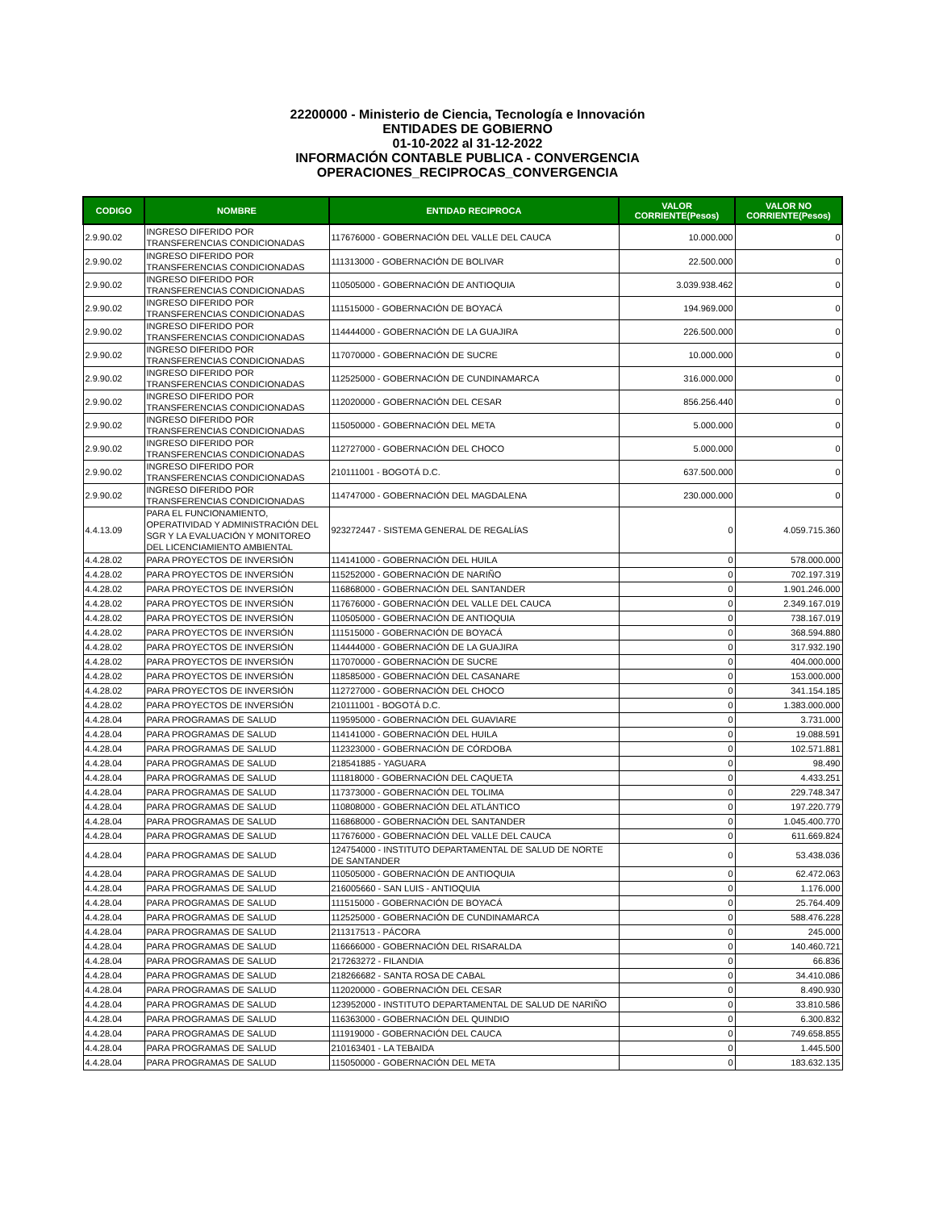22200000 - Ministerio de Ciencia, Tecnología e Innovación
ENTIDADES DE GOBIERNO
01-10-2022 al 31-12-2022
INFORMACIÓN CONTABLE PUBLICA - CONVERGENCIA
OPERACIONES_RECIPROCAS_CONVERGENCIA
| CODIGO | NOMBRE | ENTIDAD RECIPROCA | VALOR CORRIENTE(Pesos) | VALOR NO CORRIENTE(Pesos) |
| --- | --- | --- | --- | --- |
| 2.9.90.02 | INGRESO DIFERIDO POR TRANSFERENCIAS CONDICIONADAS | 117676000 - GOBERNACIÓN DEL VALLE DEL CAUCA | 10.000.000 | 0 |
| 2.9.90.02 | INGRESO DIFERIDO POR TRANSFERENCIAS CONDICIONADAS | 111313000 - GOBERNACIÓN DE BOLIVAR | 22.500.000 | 0 |
| 2.9.90.02 | INGRESO DIFERIDO POR TRANSFERENCIAS CONDICIONADAS | 110505000 - GOBERNACIÓN DE ANTIOQUIA | 3.039.938.462 | 0 |
| 2.9.90.02 | INGRESO DIFERIDO POR TRANSFERENCIAS CONDICIONADAS | 111515000 - GOBERNACIÓN DE BOYACÁ | 194.969.000 | 0 |
| 2.9.90.02 | INGRESO DIFERIDO POR TRANSFERENCIAS CONDICIONADAS | 114444000 - GOBERNACIÓN DE LA GUAJIRA | 226.500.000 | 0 |
| 2.9.90.02 | INGRESO DIFERIDO POR TRANSFERENCIAS CONDICIONADAS | 117070000 - GOBERNACIÓN DE SUCRE | 10.000.000 | 0 |
| 2.9.90.02 | INGRESO DIFERIDO POR TRANSFERENCIAS CONDICIONADAS | 112525000 - GOBERNACIÓN DE CUNDINAMARCA | 316.000.000 | 0 |
| 2.9.90.02 | INGRESO DIFERIDO POR TRANSFERENCIAS CONDICIONADAS | 112020000 - GOBERNACIÓN DEL CESAR | 856.256.440 | 0 |
| 2.9.90.02 | INGRESO DIFERIDO POR TRANSFERENCIAS CONDICIONADAS | 115050000 - GOBERNACIÓN DEL META | 5.000.000 | 0 |
| 2.9.90.02 | INGRESO DIFERIDO POR TRANSFERENCIAS CONDICIONADAS | 112727000 - GOBERNACIÓN DEL CHOCO | 5.000.000 | 0 |
| 2.9.90.02 | INGRESO DIFERIDO POR TRANSFERENCIAS CONDICIONADAS | 210111001 - BOGOTÁ D.C. | 637.500.000 | 0 |
| 2.9.90.02 | INGRESO DIFERIDO POR TRANSFERENCIAS CONDICIONADAS | 114747000 - GOBERNACIÓN DEL MAGDALENA | 230.000.000 | 0 |
| 4.4.13.09 | PARA EL FUNCIONAMIENTO, OPERATIVIDAD Y ADMINISTRACIÓN DEL SGR Y LA EVALUACIÓN Y MONITOREO DEL LICENCIAMIENTO AMBIENTAL | 923272447 - SISTEMA GENERAL DE REGALÍAS | 0 | 4.059.715.360 |
| 4.4.28.02 | PARA PROYECTOS DE INVERSIÓN | 114141000 - GOBERNACIÓN DEL HUILA | 0 | 578.000.000 |
| 4.4.28.02 | PARA PROYECTOS DE INVERSIÓN | 115252000 - GOBERNACIÓN DE NARIÑO | 0 | 702.197.319 |
| 4.4.28.02 | PARA PROYECTOS DE INVERSIÓN | 116868000 - GOBERNACIÓN DEL SANTANDER | 0 | 1.901.246.000 |
| 4.4.28.02 | PARA PROYECTOS DE INVERSIÓN | 117676000 - GOBERNACIÓN DEL VALLE DEL CAUCA | 0 | 2.349.167.019 |
| 4.4.28.02 | PARA PROYECTOS DE INVERSIÓN | 110505000 - GOBERNACIÓN DE ANTIOQUIA | 0 | 738.167.019 |
| 4.4.28.02 | PARA PROYECTOS DE INVERSIÓN | 111515000 - GOBERNACIÓN DE BOYACÁ | 0 | 368.594.880 |
| 4.4.28.02 | PARA PROYECTOS DE INVERSIÓN | 114444000 - GOBERNACIÓN DE LA GUAJIRA | 0 | 317.932.190 |
| 4.4.28.02 | PARA PROYECTOS DE INVERSIÓN | 117070000 - GOBERNACIÓN DE SUCRE | 0 | 404.000.000 |
| 4.4.28.02 | PARA PROYECTOS DE INVERSIÓN | 118585000 - GOBERNACIÓN DEL CASANARE | 0 | 153.000.000 |
| 4.4.28.02 | PARA PROYECTOS DE INVERSIÓN | 112727000 - GOBERNACIÓN DEL CHOCO | 0 | 341.154.185 |
| 4.4.28.02 | PARA PROYECTOS DE INVERSIÓN | 210111001 - BOGOTÁ D.C. | 0 | 1.383.000.000 |
| 4.4.28.04 | PARA PROGRAMAS DE SALUD | 119595000 - GOBERNACIÓN DEL GUAVIARE | 0 | 3.731.000 |
| 4.4.28.04 | PARA PROGRAMAS DE SALUD | 114141000 - GOBERNACIÓN DEL HUILA | 0 | 19.088.591 |
| 4.4.28.04 | PARA PROGRAMAS DE SALUD | 112323000 - GOBERNACIÓN DE CÓRDOBA | 0 | 102.571.881 |
| 4.4.28.04 | PARA PROGRAMAS DE SALUD | 218541885 - YAGUARA | 0 | 98.490 |
| 4.4.28.04 | PARA PROGRAMAS DE SALUD | 111818000 - GOBERNACIÓN DEL CAQUETA | 0 | 4.433.251 |
| 4.4.28.04 | PARA PROGRAMAS DE SALUD | 117373000 - GOBERNACIÓN DEL TOLIMA | 0 | 229.748.347 |
| 4.4.28.04 | PARA PROGRAMAS DE SALUD | 110808000 - GOBERNACIÓN DEL ATLÁNTICO | 0 | 197.220.779 |
| 4.4.28.04 | PARA PROGRAMAS DE SALUD | 116868000 - GOBERNACIÓN DEL SANTANDER | 0 | 1.045.400.770 |
| 4.4.28.04 | PARA PROGRAMAS DE SALUD | 117676000 - GOBERNACIÓN DEL VALLE DEL CAUCA | 0 | 611.669.824 |
| 4.4.28.04 | PARA PROGRAMAS DE SALUD | 124754000 - INSTITUTO DEPARTAMENTAL DE SALUD DE NORTE DE SANTANDER | 0 | 53.438.036 |
| 4.4.28.04 | PARA PROGRAMAS DE SALUD | 110505000 - GOBERNACIÓN DE ANTIOQUIA | 0 | 62.472.063 |
| 4.4.28.04 | PARA PROGRAMAS DE SALUD | 216005660 - SAN LUIS - ANTIOQUIA | 0 | 1.176.000 |
| 4.4.28.04 | PARA PROGRAMAS DE SALUD | 111515000 - GOBERNACIÓN DE BOYACÁ | 0 | 25.764.409 |
| 4.4.28.04 | PARA PROGRAMAS DE SALUD | 112525000 - GOBERNACIÓN DE CUNDINAMARCA | 0 | 588.476.228 |
| 4.4.28.04 | PARA PROGRAMAS DE SALUD | 211317513 - PÁCORA | 0 | 245.000 |
| 4.4.28.04 | PARA PROGRAMAS DE SALUD | 116666000 - GOBERNACIÓN DEL RISARALDA | 0 | 140.460.721 |
| 4.4.28.04 | PARA PROGRAMAS DE SALUD | 217263272 - FILANDIA | 0 | 66.836 |
| 4.4.28.04 | PARA PROGRAMAS DE SALUD | 218266682 - SANTA ROSA DE CABAL | 0 | 34.410.086 |
| 4.4.28.04 | PARA PROGRAMAS DE SALUD | 112020000 - GOBERNACIÓN DEL CESAR | 0 | 8.490.930 |
| 4.4.28.04 | PARA PROGRAMAS DE SALUD | 123952000 - INSTITUTO DEPARTAMENTAL DE SALUD DE NARIÑO | 0 | 33.810.586 |
| 4.4.28.04 | PARA PROGRAMAS DE SALUD | 116363000 - GOBERNACIÓN DEL QUINDIO | 0 | 6.300.832 |
| 4.4.28.04 | PARA PROGRAMAS DE SALUD | 111919000 - GOBERNACIÓN DEL CAUCA | 0 | 749.658.855 |
| 4.4.28.04 | PARA PROGRAMAS DE SALUD | 210163401 - LA TEBAIDA | 0 | 1.445.500 |
| 4.4.28.04 | PARA PROGRAMAS DE SALUD | 115050000 - GOBERNACIÓN DEL META | 0 | 183.632.135 |